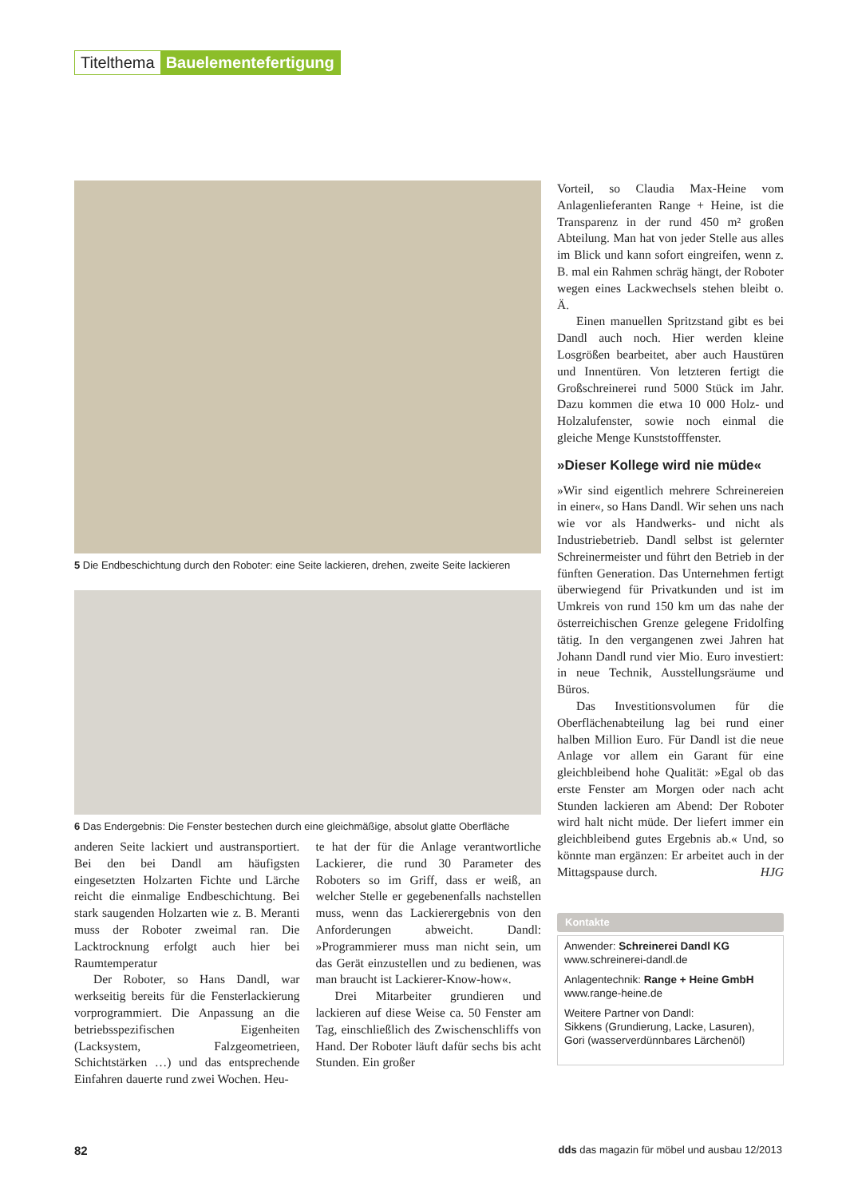Titelthema Bauelementefertigung
5 Die Endbeschichtung durch den Roboter: eine Seite lackieren, drehen, zweite Seite lackieren
6 Das Endergebnis: Die Fenster bestechen durch eine gleichmäßige, absolut glatte Oberfläche
anderen Seite lackiert und austransportiert. Bei den bei Dandl am häufigsten eingesetzten Holzarten Fichte und Lärche reicht die einmalige Endbeschichtung. Bei stark saugenden Holzarten wie z. B. Meranti muss der Roboter zweimal ran. Die Lacktrocknung erfolgt auch hier bei Raumtemperatur
Der Roboter, so Hans Dandl, war werkseitig bereits für die Fensterlackierung vorprogrammiert. Die Anpassung an die betriebsspezifischen Eigenheiten (Lacksystem, Falzgeometrieen, Schichtstärken …) und das entsprechende Einfahren dauerte rund zwei Wochen. Heu-
te hat der für die Anlage verantwortliche Lackierer, die rund 30 Parameter des Roboters so im Griff, dass er weiß, an welcher Stelle er gegebenenfalls nachstellen muss, wenn das Lackierergebnis von den Anforderungen abweicht. Dandl: »Programmierer muss man nicht sein, um das Gerät einzustellen und zu bedienen, was man braucht ist Lackierer-Know-how«.
Drei Mitarbeiter grundieren und lackieren auf diese Weise ca. 50 Fenster am Tag, einschließlich des Zwischenschliffs von Hand. Der Roboter läuft dafür sechs bis acht Stunden. Ein großer
Vorteil, so Claudia Max-Heine vom Anlagenlieferanten Range + Heine, ist die Transparenz in der rund 450 m² großen Abteilung. Man hat von jeder Stelle aus alles im Blick und kann sofort eingreifen, wenn z. B. mal ein Rahmen schräg hängt, der Roboter wegen eines Lackwechsels stehen bleibt o. Ä.
Einen manuellen Spritzstand gibt es bei Dandl auch noch. Hier werden kleine Losgrößen bearbeitet, aber auch Haustüren und Innentüren. Von letzteren fertigt die Großschreinerei rund 5000 Stück im Jahr. Dazu kommen die etwa 10 000 Holz- und Holzalufenster, sowie noch einmal die gleiche Menge Kunststofffenster.
»Dieser Kollege wird nie müde«
»Wir sind eigentlich mehrere Schreinereien in einer«, so Hans Dandl. Wir sehen uns nach wie vor als Handwerks- und nicht als Industriebetrieb. Dandl selbst ist gelernter Schreinermeister und führt den Betrieb in der fünften Generation. Das Unternehmen fertigt überwiegend für Privatkunden und ist im Umkreis von rund 150 km um das nahe der österreichischen Grenze gelegene Fridolfing tätig. In den vergangenen zwei Jahren hat Johann Dandl rund vier Mio. Euro investiert: in neue Technik, Ausstellungsräume und Büros.
Das Investitionsvolumen für die Oberflächenabteilung lag bei rund einer halben Million Euro. Für Dandl ist die neue Anlage vor allem ein Garant für eine gleichbleibend hohe Qualität: »Egal ob das erste Fenster am Morgen oder nach acht Stunden lackieren am Abend: Der Roboter wird halt nicht müde. Der liefert immer ein gleichbleibend gutes Ergebnis ab.« Und, so könnte man ergänzen: Er arbeitet auch in der Mittagspause durch. HJG
Kontakte
Anwender: Schreinerei Dandl KG
www.schreinerei-dandl.de
Anlagentechnik: Range + Heine GmbH
www.range-heine.de
Weitere Partner von Dandl:
Sikkens (Grundierung, Lacke, Lasuren), Gori (wasserverdünnbares Lärchenöl)
82 dds das magazin für möbel und ausbau 12/2013